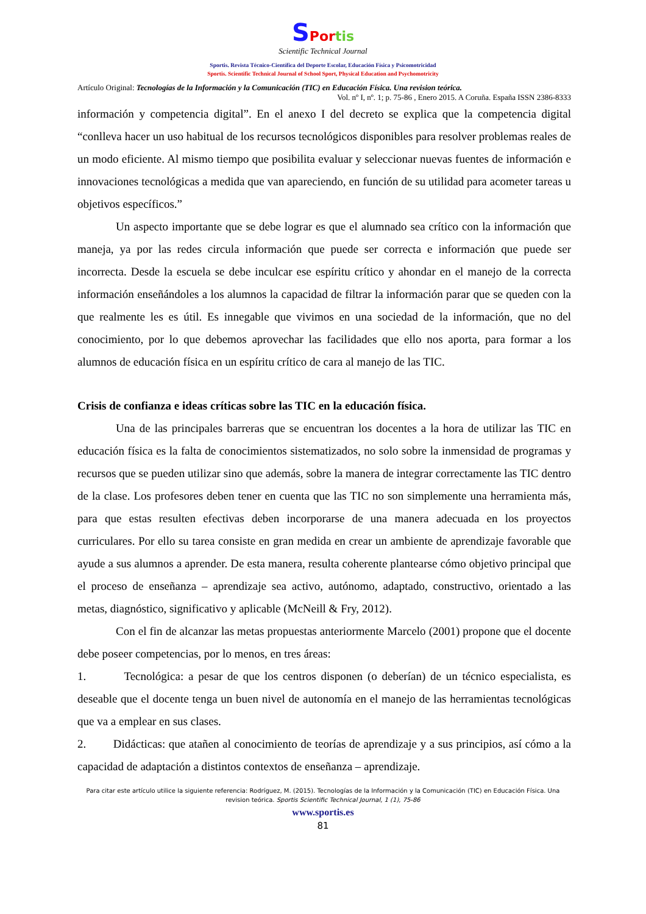SPor tis
Scientific Technical Journal
Sportis. Revista Técnico-Científica del Deporte Escolar, Educación Física y Psicomotricidad
Sportis. Scientific Technical Journal of School Sport, Physical Education and Psychomotricity
Artículo Original: Tecnologías de la Información y la Comunicación (TIC) en Educación Física. Una revision teórica.
Vol. nº I, nº. 1; p. 75-86 , Enero 2015. A Coruña. España ISSN 2386-8333
información y competencia digital”. En el anexo I del decreto se explica que la competencia digital “conlleva hacer un uso habitual de los recursos tecnológicos disponibles para resolver problemas reales de un modo eficiente. Al mismo tiempo que posibilita evaluar y seleccionar nuevas fuentes de información e innovaciones tecnológicas a medida que van apareciendo, en función de su utilidad para acometer tareas u objetivos específicos.”
Un aspecto importante que se debe lograr es que el alumnado sea crítico con la información que maneja, ya por las redes circula información que puede ser correcta e información que puede ser incorrecta. Desde la escuela se debe inculcar ese espíritu crítico y ahondar en el manejo de la correcta información enseñándoles a los alumnos la capacidad de filtrar la información parar que se queden con la que realmente les es útil. Es innegable que vivimos en una sociedad de la información, que no del conocimiento, por lo que debemos aprovechar las facilidades que ello nos aporta, para formar a los alumnos de educación física en un espíritu crítico de cara al manejo de las TIC.
Crisis de confianza e ideas críticas sobre las TIC en la educación física.
Una de las principales barreras que se encuentran los docentes a la hora de utilizar las TIC en educación física es la falta de conocimientos sistematizados, no solo sobre la inmensidad de programas y recursos que se pueden utilizar sino que además, sobre la manera de integrar correctamente las TIC dentro de la clase. Los profesores deben tener en cuenta que las TIC no son simplemente una herramienta más, para que estas resulten efectivas deben incorporarse de una manera adecuada en los proyectos curriculares. Por ello su tarea consiste en gran medida en crear un ambiente de aprendizaje favorable que ayude a sus alumnos a aprender. De esta manera, resulta coherente plantearse cómo objetivo principal que el proceso de enseñanza – aprendizaje sea activo, autónomo, adaptado, constructivo, orientado a las metas, diagnóstico, significativo y aplicable (McNeill & Fry, 2012).
Con el fin de alcanzar las metas propuestas anteriormente Marcelo (2001) propone que el docente debe poseer competencias, por lo menos, en tres áreas:
1. Tecnológica: a pesar de que los centros disponen (o deberían) de un técnico especialista, es deseable que el docente tenga un buen nivel de autonomía en el manejo de las herramientas tecnológicas que va a emplear en sus clases.
2. Didácticas: que atañen al conocimiento de teorías de aprendizaje y a sus principios, así cómo a la capacidad de adaptación a distintos contextos de enseñanza – aprendizaje.
Para citar este artículo utilice la siguiente referencia: Rodríguez, M. (2015). Tecnologías de la Información y la Comunicación (TIC) en Educación Física. Una
revision teórica. Sportis Scientific Technical Journal, 1 (1), 75-86
www.sportis.es
81